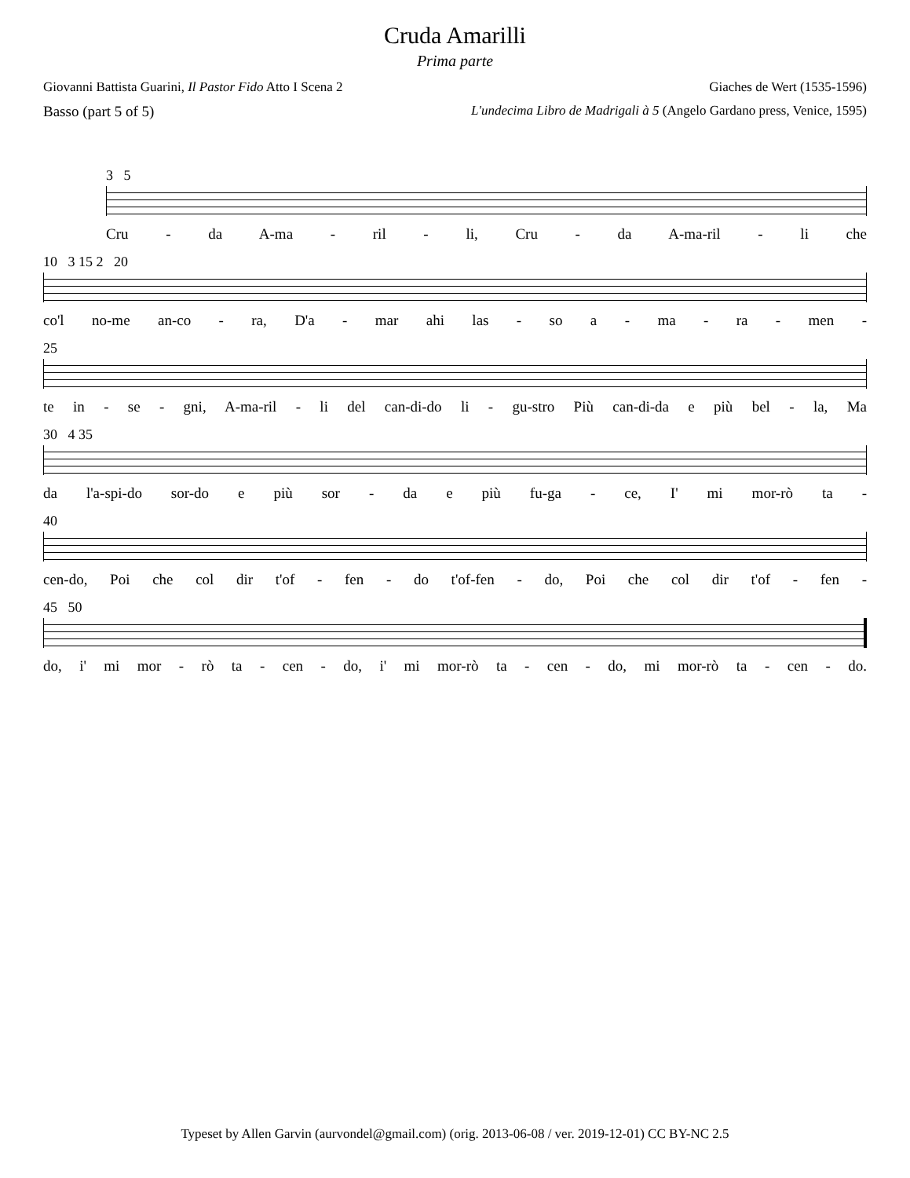Cruda Amarilli
Prima parte
Giovanni Battista Guarini, Il Pastor Fido Atto I Scena 2 Giaches de Wert (1535-1596)
Basso (part 5 of 5) L'undecima Libro de Madrigali à 5 (Angelo Gardano press, Venice, 1595)
3 5
Cru - da A-ma - ril - li, Cru - da A-ma-ril - li che
10 3 15 2 20
co'l no-me an-co - ra, D'a - mar ahi las - so a - ma - ra - men -
25
te in - se - gni, A-ma-ril - li del can-di-do li - gu-stro Più can-di-da e più bel - la, Ma
30 4 35
da l'a-spi-do sor-do e più sor - da e più fu-ga - ce, I' mi mor-rò ta -
40
cen-do, Poi che col dir t'of - fen - do t'of-fen - do, Poi che col dir t'of - fen -
45 50
do, i' mi mor - rò ta - cen - do, i' mi mor-rò ta - cen - do, mi mor-rò ta - cen - do.
Typeset by Allen Garvin (aurvondel@gmail.com) (orig. 2013-06-08 / ver. 2019-12-01) CC BY-NC 2.5